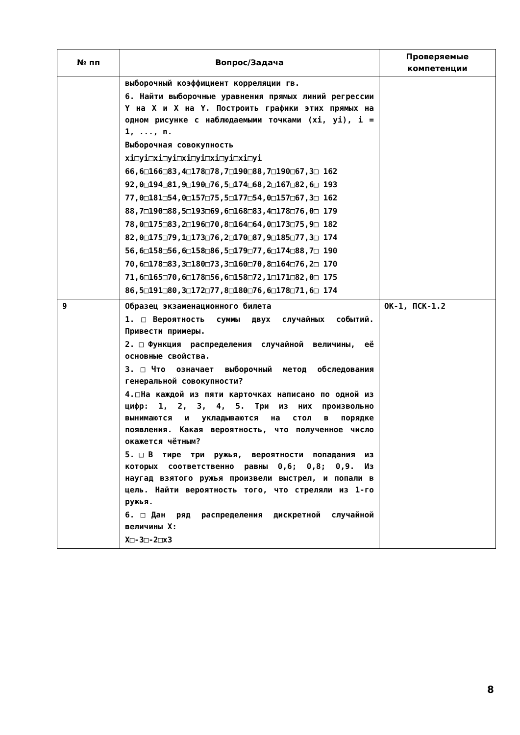| № пп | Вопрос/Задача | Проверяемые компетенции |
| --- | --- | --- |
| | выборочный коэффициент корреляции rв. 6. Найти выборочные уравнения прямых линий регрессии Y на X и X на Y. Построить графики этих прямых на одном рисунке с наблюдаемыми точками (xi, yi), i = 1, ..., n. Выборочная совокупность xi□yi□xi□yi□xi□yi□xi□yi□xi□yi 66,6□166□83,4□178□78,7□190□88,7□190□67,3□ 162 92,0□194□81,9□190□76,5□174□68,2□167□82,6□ 193 77,0□181□54,0□157□75,5□177□54,0□157□67,3□ 162 88,7□190□88,5□193□69,6□168□83,4□178□76,0□ 179 78,0□175□83,2□196□70,8□164□64,0□173□75,9□ 182 82,0□175□79,1□173□76,2□170□87,9□185□77,3□ 174 56,6□158□56,6□158□86,5□179□77,6□174□88,7□ 190 70,6□178□83,3□180□73,3□160□70,8□164□76,2□ 170 71,6□165□70,6□178□56,6□158□72,1□171□82,0□ 175 86,5□191□80,3□172□77,8□180□76,6□178□71,6□ 174 | |
| 9 | Образец экзаменационного билета 1.□Вероятность суммы двух случайных событий. Привести примеры. 2.□Функция распределения случайной величины, её основные свойства. 3.□Что означает выборочный метод обследования генеральной совокупности? 4.□На каждой из пяти карточках написано по одной из цифр: 1, 2, 3, 4, 5. Три из них произвольно вынимаются и укладываются на стол в порядке появления. Какая вероятность, что полученное число окажется чётным? 5.□В тире три ружья, вероятности попадания из которых соответственно равны 0,6; 0,8; 0,9. Из наугад взятого ружья произвели выстрел, и попали в цель. Найти вероятность того, что стреляли из 1-го ружья. 6.□Дан ряд распределения дискретной случайной величины X: X□-3□-2□x3 | ОК-1, ПСК-1.2 |
8